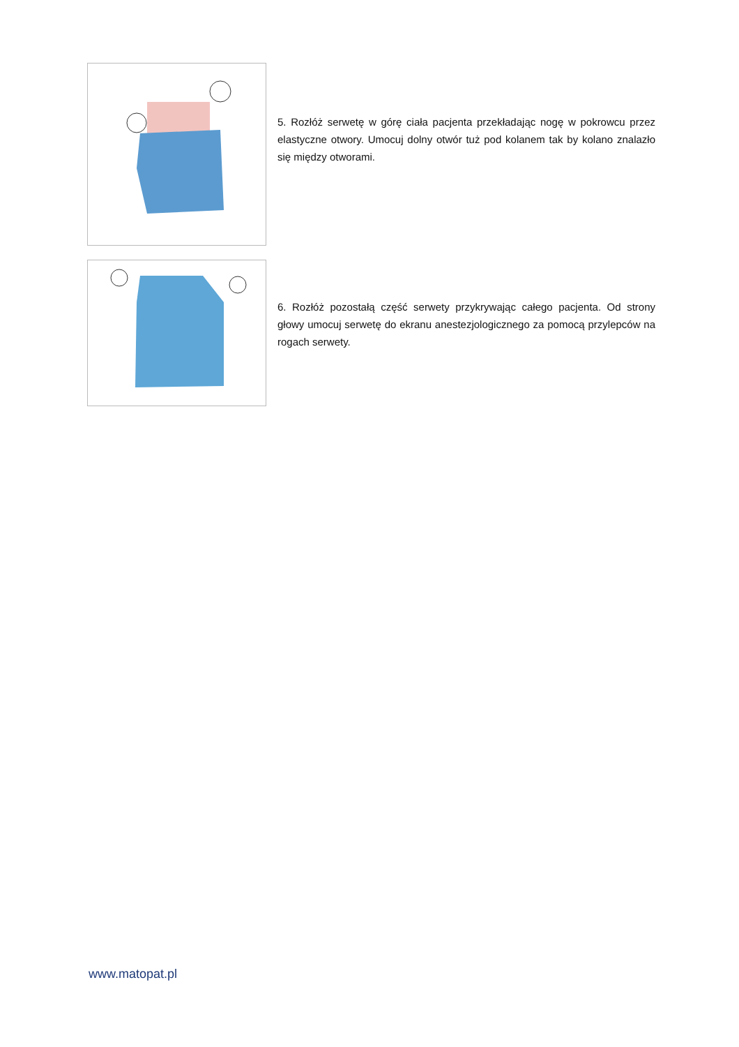5. Rozłóż serwetę w górę ciała pacjenta przekładając nogę w pokrowcu przez elastyczne otwory. Umocuj dolny otwór tuż pod kolanem tak by kolano znalazło się między otworami.
6. Rozłóż pozostałą część serwety przykrywając całego pacjenta. Od strony głowy umocuj serwetę do ekranu anestezjologicznego za pomocą przylepców na rogach serwety.
www.matopat.pl